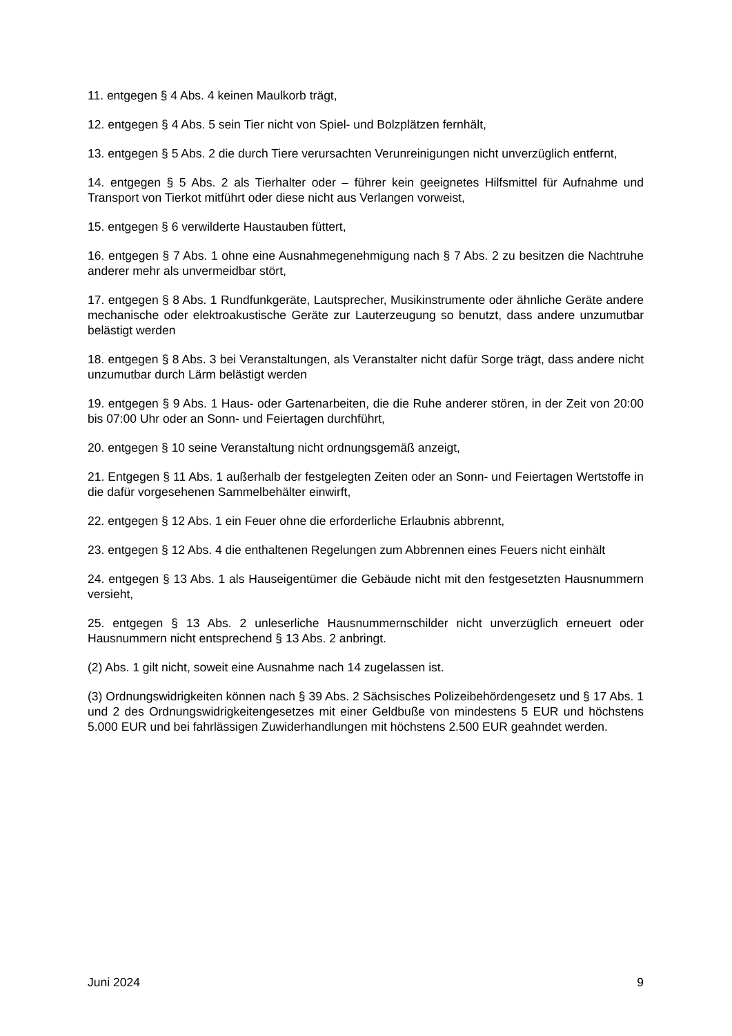11. entgegen § 4 Abs. 4 keinen Maulkorb trägt,
12. entgegen § 4 Abs. 5 sein Tier nicht von Spiel- und Bolzplätzen fernhält,
13. entgegen § 5 Abs. 2 die durch Tiere verursachten Verunreinigungen nicht unverzüglich entfernt,
14. entgegen § 5 Abs. 2 als Tierhalter oder – führer kein geeignetes Hilfsmittel für Aufnahme und Transport von Tierkot mitführt oder diese nicht aus Verlangen vorweist,
15. entgegen § 6 verwilderte Haustauben füttert,
16. entgegen § 7 Abs. 1 ohne eine Ausnahmegenehmigung nach § 7 Abs. 2 zu besitzen die Nachtruhe anderer mehr als unvermeidbar stört,
17. entgegen § 8 Abs. 1 Rundfunkgeräte, Lautsprecher, Musikinstrumente oder ähnliche Geräte andere mechanische oder elektroakustische Geräte zur Lauterzeugung so benutzt, dass andere unzumutbar belästigt werden
18. entgegen § 8 Abs. 3 bei Veranstaltungen, als Veranstalter nicht dafür Sorge trägt, dass andere nicht unzumutbar durch Lärm belästigt werden
19. entgegen § 9 Abs. 1 Haus- oder Gartenarbeiten, die die Ruhe anderer stören, in der Zeit von 20:00 bis 07:00 Uhr oder an Sonn- und Feiertagen durchführt,
20. entgegen § 10 seine Veranstaltung nicht ordnungsgemäß anzeigt,
21. Entgegen § 11 Abs. 1 außerhalb der festgelegten Zeiten oder an Sonn- und Feiertagen Wertstoffe in die dafür vorgesehenen Sammelbehälter einwirft,
22. entgegen § 12 Abs. 1 ein Feuer ohne die erforderliche Erlaubnis abbrennt,
23. entgegen § 12 Abs. 4 die enthaltenen Regelungen zum Abbrennen eines Feuers nicht einhält
24. entgegen § 13 Abs. 1 als Hauseigentümer die Gebäude nicht mit den festgesetzten Hausnummern versieht,
25. entgegen § 13 Abs. 2 unleserliche Hausnummernschilder nicht unverzüglich erneuert oder Hausnummern nicht entsprechend § 13 Abs. 2 anbringt.
(2) Abs. 1 gilt nicht, soweit eine Ausnahme nach 14 zugelassen ist.
(3) Ordnungswidrigkeiten können nach § 39 Abs. 2 Sächsisches Polizeibehördengesetz und § 17 Abs. 1 und 2 des Ordnungswidrigkeitengesetzes mit einer Geldbuße von mindestens 5 EUR und höchstens 5.000 EUR und bei fahrlässigen Zuwiderhandlungen mit höchstens 2.500 EUR geahndet werden.
Juni 2024 9